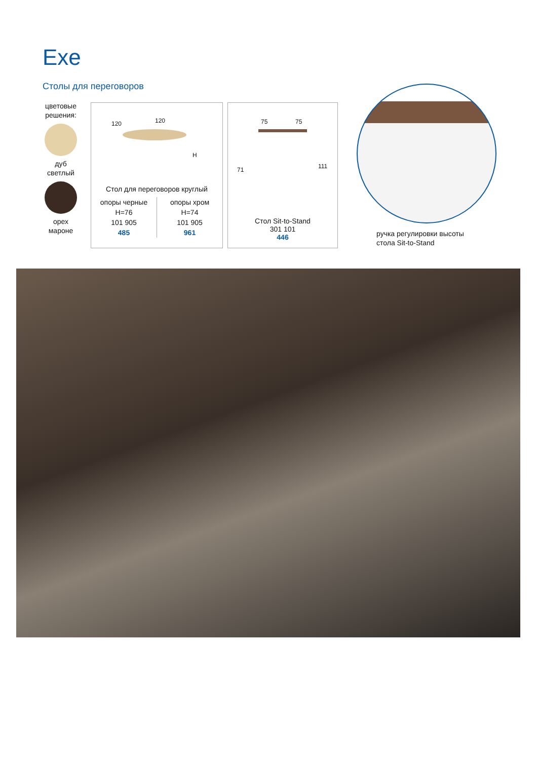Exe
Столы для переговоров
цветовые решения:
дуб
светлый
орех
мароне
120 120
H
Стол для переговоров круглый
| опоры черные H=76 101 905 485 | опоры хром H=74 101 905 961 |
75 75
71 111
Стол Sit-to-Stand
301 101
446
ручка регулировки высоты
стола Sit-to-Stand